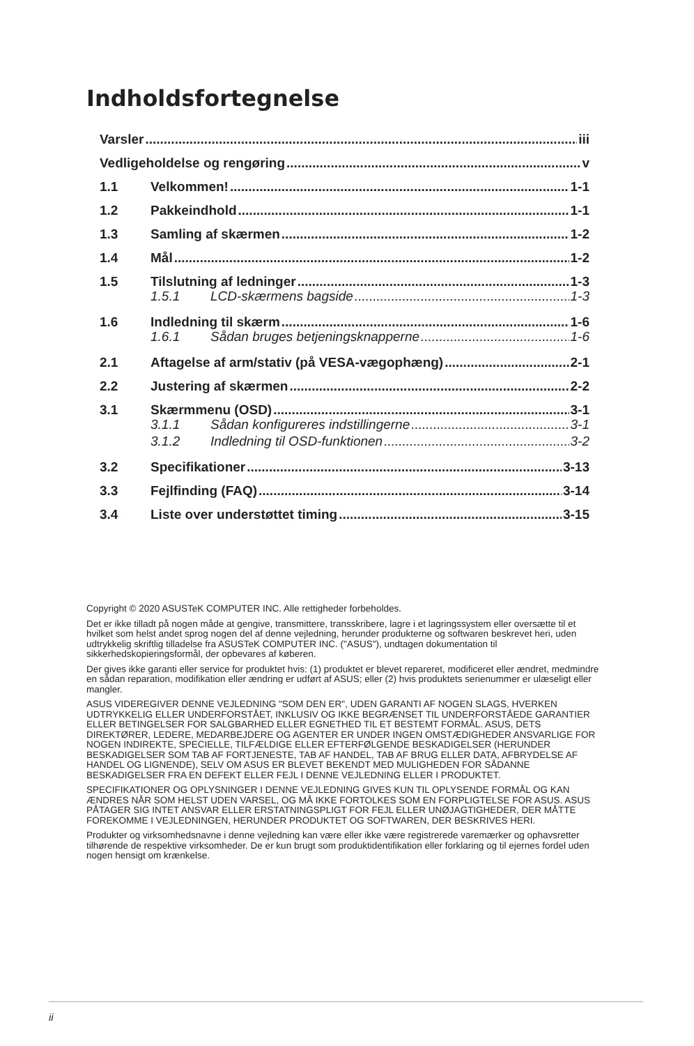Indholdsfortegnelse
Varsler iii
Vedligeholdelse og rengøring v
1.1 Velkommen! 1-1
1.2 Pakkeindhold 1-1
1.3 Samling af skærmen 1-2
1.4 Mål 1-2
1.5 Tilslutning af ledninger 1-3
1.5.1 LCD-skærmens bagside 1-3
1.6 Indledning til skærm 1-6
1.6.1 Sådan bruges betjeningsknapperne 1-6
2.1 Aftagelse af arm/stativ (på VESA-vægophæng) 2-1
2.2 Justering af skærmen 2-2
3.1 Skærmmenu (OSD) 3-1
3.1.1 Sådan konfigureres indstillingerne 3-1
3.1.2 Indledning til OSD-funktionen 3-2
3.2 Specifikationer 3-13
3.3 Fejlfinding (FAQ) 3-14
3.4 Liste over understøttet timing 3-15
Copyright © 2020 ASUSTeK COMPUTER INC. Alle rettigheder forbeholdes.
Det er ikke tilladt på nogen måde at gengive, transmittere, transskribere, lagre i et lagringssystem eller oversætte til et hvilket som helst andet sprog nogen del af denne vejledning, herunder produkterne og softwaren beskrevet heri, uden udtrykkelig skriftlig tilladelse fra ASUSTeK COMPUTER INC. ("ASUS"), undtagen dokumentation til sikkerhedskopieringsformål, der opbevares af køberen.
Der gives ikke garanti eller service for produktet hvis: (1) produktet er blevet repareret, modificeret eller ændret, medmindre en sådan reparation, modifikation eller ændring er udført af ASUS; eller (2) hvis produktets serienummer er ulæseligt eller mangler.
ASUS VIDEREGIVER DENNE VEJLEDNING "SOM DEN ER", UDEN GARANTI AF NOGEN SLAGS, HVERKEN UDTRYKKELIG ELLER UNDERFORSTÅET, INKLUSIV OG IKKE BEGRÆNSET TIL UNDERFORSTÅEDE GARANTIER ELLER BETINGELSER FOR SALGBARHED ELLER EGNETHED TIL ET BESTEMT FORMÅL. ASUS, DETS DIREKTØRER, LEDERE, MEDARBEJDERE OG AGENTER ER UNDER INGEN OMSTÆDIGHEDER ANSVARLIGE FOR NOGEN INDIREKTE, SPECIELLE, TILFÆLDIGE ELLER EFTERFØLGENDE BESKADIGELSER (HERUNDER BESKADIGELSER SOM TAB AF FORTJENESTE, TAB AF HANDEL, TAB AF BRUG ELLER DATA, AFBRYDELSE AF HANDEL OG LIGNENDE), SELV OM ASUS ER BLEVET BEKENDT MED MULIGHEDEN FOR SÅDANNE BESKADIGELSER FRA EN DEFEKT ELLER FEJL I DENNE VEJLEDNING ELLER I PRODUKTET.
SPECIFIKATIONER OG OPLYSNINGER I DENNE VEJLEDNING GIVES KUN TIL OPLYSENDE FORMÅL OG KAN ÆNDRES NÅR SOM HELST UDEN VARSEL, OG MÅ IKKE FORTOLKES SOM EN FORPLIGTELSE FOR ASUS. ASUS PÅTAGER SIG INTET ANSVAR ELLER ERSTATNINGSPLIGT FOR FEJL ELLER UNØJAGTIGHEDER, DER MÅTTE FOREKOMME I VEJLEDNINGEN, HERUNDER PRODUKTET OG SOFTWAREN, DER BESKRIVES HERI.
Produkter og virksomhedsnavne i denne vejledning kan være eller ikke være registrerede varemærker og ophavsretter tilhørende de respektive virksomheder. De er kun brugt som produktidentifikation eller forklaring og til ejernes fordel uden nogen hensigt om krænkelse.
ii